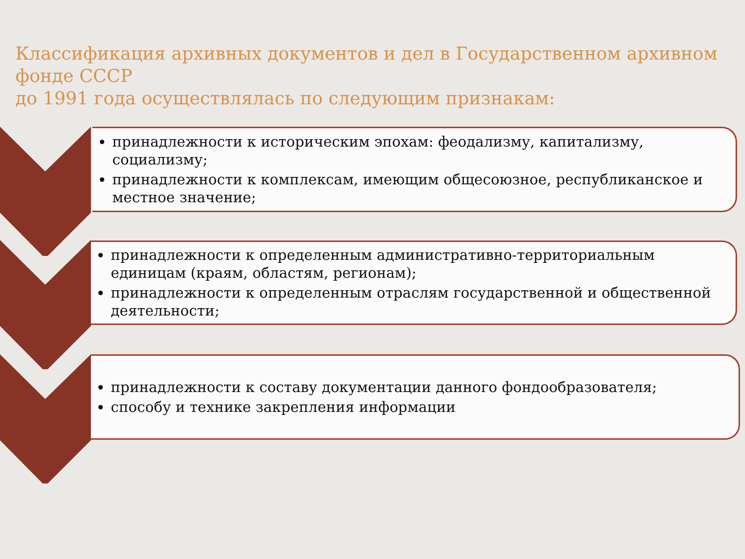Классификация архивных документов и дел в Государственном архивном фонде СССР
до 1991 года осуществлялась по следующим признакам:
принадлежности к историческим эпохам: феодализму, капитализму, социализму;
принадлежности к комплексам, имеющим общесоюзное, республиканское и местное значение;
принадлежности к определенным административно-территориальным единицам (краям, областям, регионам);
принадлежности к определенным отраслям государственной и общественной деятельности;
принадлежности к составу документации данного фондообразователя;
способу и технике закрепления информации